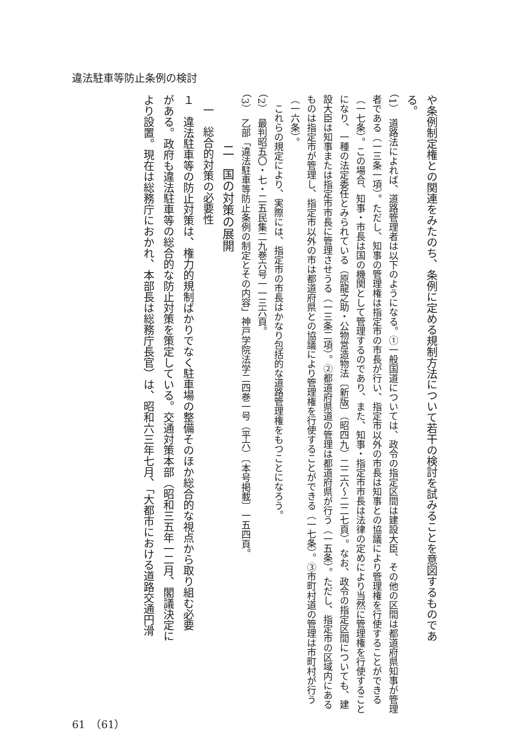違法駐車等防止条例の検討
や条例制定権との関連をみたのち、条例に定める規制方法について若干の検討を試みることを意図するものであ
る。
（1）　道路法によれば、道路管理者は以下のようになる。①一般国道については、政令の指定区間は建設大臣、その他の区間は都道府県知事が管理者である（一三条一項）。ただし、知事の管理権は指定市の市長が行い、指定市以外の市長は知事との協議により管理権を行使することができる（一七条）。この場合、知事・市長は国の機関として管理するのであり、また、知事・指定市市長は法律の定めにより当然に管理権を行使することになり、一種の法定委任とみられている（原龍之助・公物営造物法〔新版〕（昭四九）二二六〜二二七頁）。なお、政令の指定区間についても、建設大臣は知事または指定市市長に管理させうる（一三条二項）。②都道府県道の管理は都道府県が行う（一五条）。ただし、指定市の区域内にあるものは指定市が管理し、指定市以外の市は都道府県との協議により管理権を行使することができる（一七条）。③市町村道の管理は市町村が行う（一六条）。
　これらの規定により、実際には、指定市の市長はかなり包括的な道路管理権をもつことになろう。
（2）　最判昭五〇・七・二五民集二九巻六号一一三六頁。
（3）　乙部「違法駐車等防止条例の制定とその内容」神戸学院法学二四巻一号（平六）〔本号掲載〕一五四頁。
二　国の対策の展開
一　総合的対策の必要性
１　違法駐車等の防止対策は、権力的規制ばかりでなく駐車場の整備そのほか総合的な視点から取り組む必要
がある。政府も違法駐車等の総合的な防止対策を策定している。交通対策本部（昭和三五年一二月、閣議決定に
より設置。現在は総務庁におかれ、本部長は総務庁長官）は、昭和六三年七月、「大都市における道路交通円滑
61　（61）